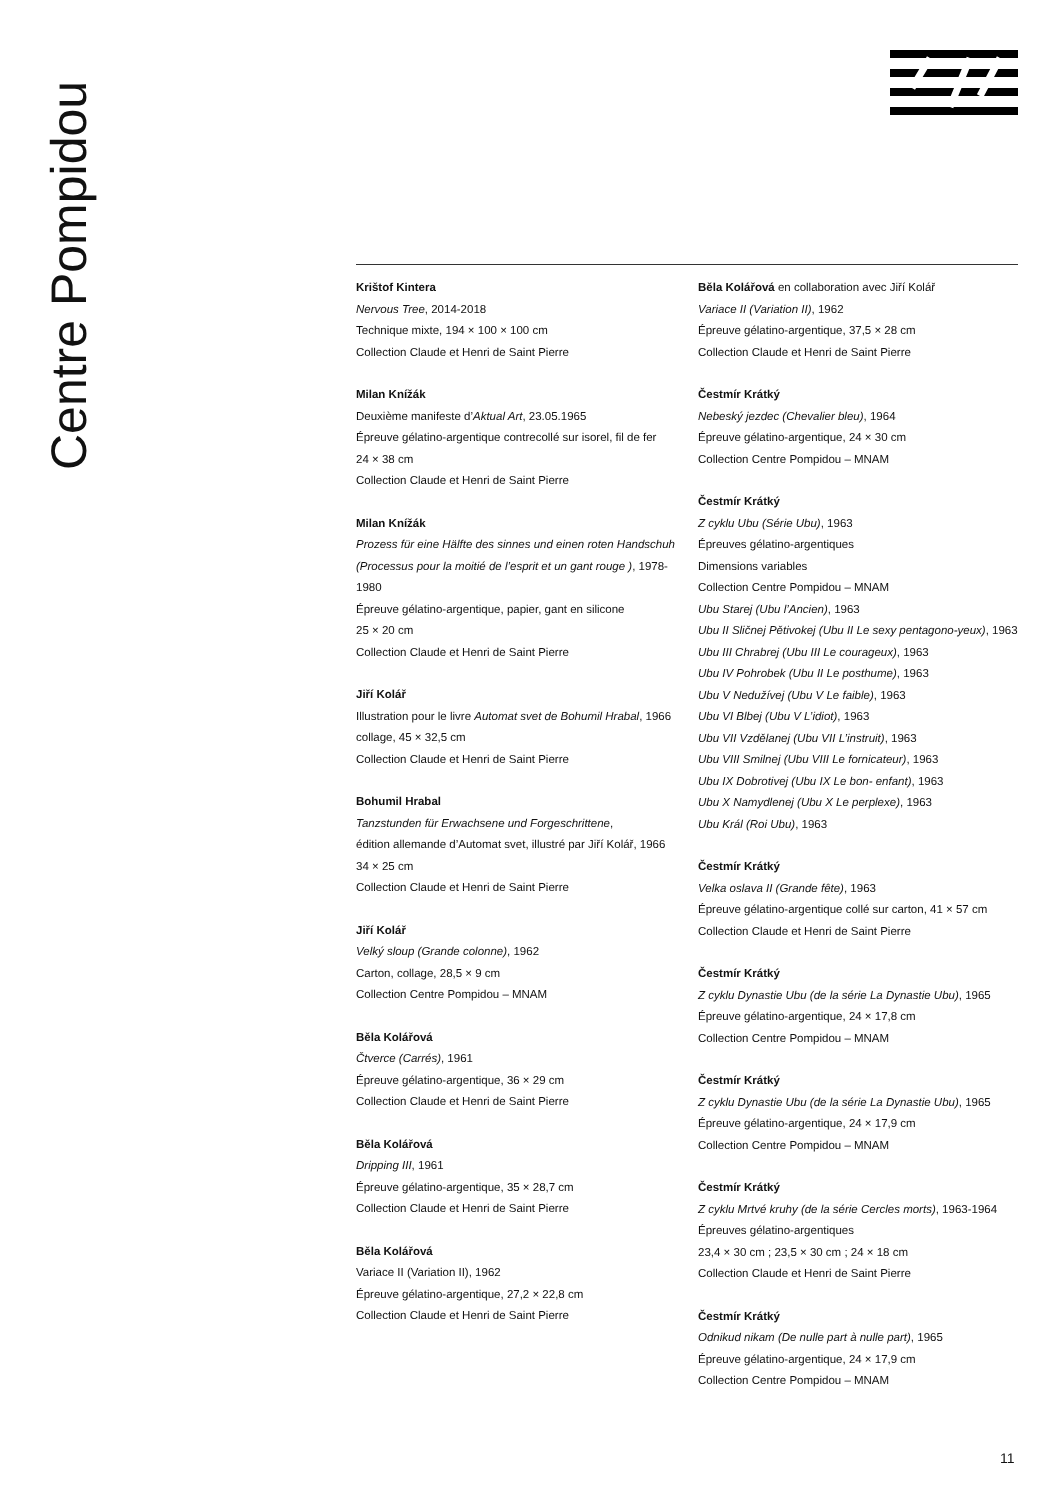Centre Pompidou
Krištof Kintera
Nervous Tree, 2014-2018
Technique mixte, 194 × 100 × 100 cm
Collection Claude et Henri de Saint Pierre
Milan Knížák
Deuxième manifeste d’Aktual Art, 23.05.1965
Épreuve gélatino-argentique contrecollé sur isorel, fil de fer
24 × 38 cm
Collection Claude et Henri de Saint Pierre
Milan Knížák
Prozess für eine Hälfte des sinnes und einen roten Handschuh (Processus pour la moitié de l’esprit et un gant rouge ), 1978-1980
Épreuve gélatino-argentique, papier, gant en silicone
25 × 20 cm
Collection Claude et Henri de Saint Pierre
Jiří Kolář
Illustration pour le livre Automat svet de Bohumil Hrabal, 1966
collage, 45 × 32,5 cm
Collection Claude et Henri de Saint Pierre
Bohumil Hrabal
Tanzstunden für Erwachsene und Forgeschrittene,
édition allemande d’Automat svet, illustré par Jiří Kolář, 1966
34 × 25 cm
Collection Claude et Henri de Saint Pierre
Jiří Kolář
Velký sloup (Grande colonne), 1962
Carton, collage, 28,5 × 9 cm
Collection Centre Pompidou – MNAM
Běla Kolářová
Čtverce (Carrés), 1961
Épreuve gélatino-argentique, 36 × 29 cm
Collection Claude et Henri de Saint Pierre
Běla Kolářová
Dripping III, 1961
Épreuve gélatino-argentique, 35 × 28,7 cm
Collection Claude et Henri de Saint Pierre
Běla Kolářová
Variace II (Variation II), 1962
Épreuve gélatino-argentique, 27,2 × 22,8 cm
Collection Claude et Henri de Saint Pierre
Běla Kolářová en collaboration avec Jiří Kolář
Variace II (Variation II), 1962
Épreuve gélatino-argentique, 37,5 × 28 cm
Collection Claude et Henri de Saint Pierre
Čestmír Krátký
Nebeský jezdec (Chevalier bleu), 1964
Épreuve gélatino-argentique, 24 × 30 cm
Collection Centre Pompidou – MNAM
Čestmír Krátký
Z cyklu Ubu (Série Ubu), 1963
Épreuves gélatino-argentiques
Dimensions variables
Collection Centre Pompidou – MNAM
Ubu Starej (Ubu l’Ancien), 1963
Ubu II Sličnej Pětivokej (Ubu II Le sexy pentagono-yeux), 1963
Ubu III Chrabrej (Ubu III Le courageux), 1963
Ubu IV Pohrobek (Ubu II Le posthume), 1963
Ubu V Nedužívej (Ubu V Le faible), 1963
Ubu VI Blbej (Ubu V L’idiot), 1963
Ubu VII Vzdělanej (Ubu VII L’instruit), 1963
Ubu VIII Smilnej (Ubu VIII Le fornicateur), 1963
Ubu IX Dobrotivej (Ubu IX Le bon- enfant), 1963
Ubu X Namydlenej (Ubu X Le perplexe), 1963
Ubu Král (Roi Ubu), 1963
Čestmír Krátký
Velka oslava II (Grande fête), 1963
Épreuve gélatino-argentique collé sur carton, 41 × 57 cm
Collection Claude et Henri de Saint Pierre
Čestmír Krátký
Z cyklu Dynastie Ubu (de la série La Dynastie Ubu), 1965
Épreuve gélatino-argentique, 24 × 17,8 cm
Collection Centre Pompidou – MNAM
Čestmír Krátký
Z cyklu Dynastie Ubu (de la série La Dynastie Ubu), 1965
Épreuve gélatino-argentique, 24 × 17,9 cm
Collection Centre Pompidou – MNAM
Čestmír Krátký
Z cyklu Mrtvé kruhy (de la série Cercles morts), 1963-1964
Épreuves gélatino-argentiques
23,4 × 30 cm ; 23,5 × 30 cm ; 24 × 18 cm
Collection Claude et Henri de Saint Pierre
Čestmír Krátký
Odnikud nikam (De nulle part à nulle part), 1965
Épreuve gélatino-argentique, 24 × 17,9 cm
Collection Centre Pompidou – MNAM
11